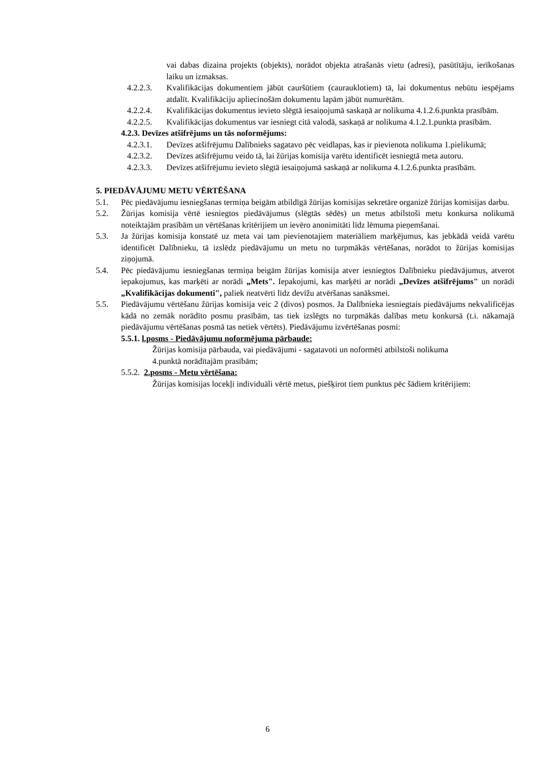vai dabas dizaina projekts (objekts), norādot objekta atrašanās vietu (adresi), pasūtītāju, ierīkošanas laiku un izmaksas.
4.2.2.3. Kvalifikācijas dokumentiem jābūt cauršūtiem (caurauklotiem) tā, lai dokumentus nebūtu iespējams atdalīt. Kvalifikāciju apliecinošām dokumentu lapām jābūt numurētām.
4.2.2.4. Kvalifikācijas dokumentus ievieto slēgtā iesaiņojumā saskaņā ar nolikuma 4.1.2.6.punkta prasībām.
4.2.2.5. Kvalifikācijas dokumentus var iesniegt citā valodā, saskaņā ar nolikuma 4.1.2.1.punkta prasībām.
4.2.3. Devīzes atšifrējums un tās noformējums:
4.2.3.1. Devīzes atšifrējumu Dalībnieks sagatavo pēc veidlapas, kas ir pievienota nolikuma 1.pielikumā;
4.2.3.2. Devīzes atšifrējumu veido tā, lai žūrijas komisija varētu identificēt iesniegtā meta autoru.
4.2.3.3. Devīzes atšifrējumu ievieto slēgtā iesaiņojumā saskaņā ar nolikuma 4.1.2.6.punkta prasībām.
5. PIEDĀVĀJUMU METU VĒRTĒŠANA
5.1. Pēc piedāvājumu iesniegšanas termiņa beigām atbildīgā žūrijas komisijas sekretāre organizē žūrijas komisijas darbu.
5.2. Žūrijas komisija vērtē iesniegtos piedāvājumus (slēgtās sēdēs) un metus atbilstoši metu konkursa nolikumā noteiktajām prasībām un vērtēšanas kritērijiem un ievēro anonimitāti līdz lēmuma pieņemšanai.
5.3. Ja žūrijas komisija konstatē uz meta vai tam pievienotajiem materiāliem marķējumus, kas jebkādā veidā varētu identificēt Dalībnieku, tā izslēdz piedāvājumu un metu no turpmākās vērtēšanas, norādot to žūrijas komisijas ziņojumā.
5.4. Pēc piedāvājumu iesniegšanas termiņa beigām žūrijas komisija atver iesniegtos Dalībnieku piedāvājumus, atverot iepakojumus, kas marķēti ar norādi „Mets". Iepakojumi, kas marķēti ar norādi „Devīzes atšifrējums" un norādi „Kvalifikācijas dokumenti", paliek neatvērti līdz devīžu atvēršanas sanāksmei.
5.5. Piedāvājumu vērtēšanu žūrijas komisija veic 2 (divos) posmos. Ja Dalībnieka iesniegtais piedāvājums nekvalificējas kādā no zemāk norādīto posmu prasībām, tas tiek izslēgts no turpmākās dalības metu konkursā (t.i. nākamajā piedāvājumu vērtēšanas posmā tas netiek vērtēts). Piedāvājumu izvērtēšanas posmi:
5.5.1. l.posms - Piedāvājumu noformējuma pārbaude:
Žūrijas komisija pārbauda, vai piedāvājumi - sagatavoti un noformēti atbilstoši nolikuma 4.punktā norādītajām prasībām;
5.5.2. 2.posms - Metu vērtēšana:
Žūrijas komisijas locekļi individuāli vērtē metus, piešķirot tiem punktus pēc šādiem kritērijiem:
6